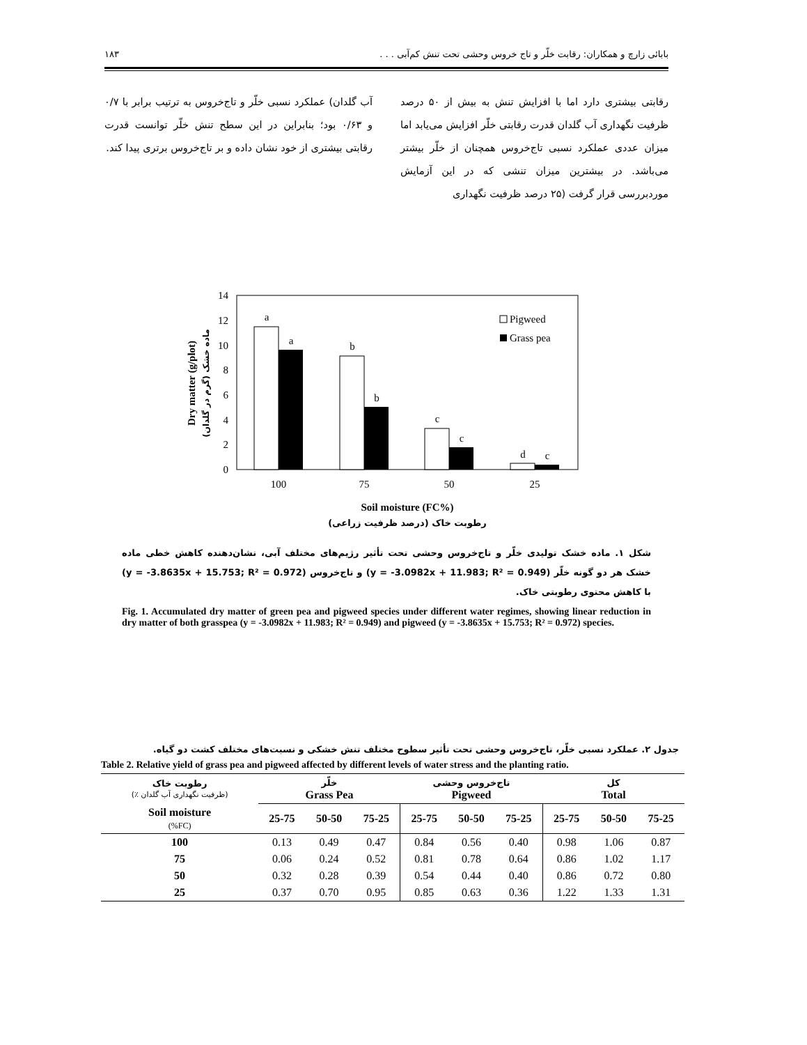بابائی زارچ و همکاران: رقابت خلّر و تاج خروس وحشی تحت تنش کم‌آبی . . . ۱۸۳
رقابتی بیشتری دارد اما با افزایش تنش به بیش از ۵۰ درصد ظرفیت نگهداری آب گلدان قدرت رقابتی خلّر افزایش می‌یابد اما میزان عددی عملکرد نسبی تاج‌خروس همچنان از خلّر بیشتر می‌باشد. در بیشترین میزان تنشی که در این آزمایش موردبررسی قرار گرفت (۲۵ درصد ظرفیت نگهداری
آب گلدان) عملکرد نسبی خلّر و تاج‌خروس به ترتیب برابر با ۰/۷ و ۰/۶۳ بود؛ بنابراین در این سطح تنش خلّر توانست قدرت رقابتی بیشتری از خود نشان داده و بر تاج‌خروس برتری پیدا کند.
0
2
4
6
8
10
12
14
a
a
b
b
c
c
d
c
100
75
50
25
Soil moisture (FC%)
رطوبت خاک (درصد ظرفیت زراعی)
Pigweed
Grass pea
Dry matter (g/plot)
ماده خشک (گرم در گلدان)
شکل ۱. ماده خشک تولیدی خلّر و تاج‌خروس وحشی تحت تأثیر رژیم‌های مختلف آبی، نشان‌دهنده کاهش خطی ماده خشک هر دو گونه خلّر (y = -3.0982x + 11.983; R² = 0.949) و تاج‌خروس (y = -3.8635x + 15.753; R² = 0.972) با کاهش محتوی رطوبتی خاک.
Fig. 1. Accumulated dry matter of green pea and pigweed species under different water regimes, showing linear reduction in dry matter of both grasspea (y = -3.0982x + 11.983; R² = 0.949) and pigweed (y = -3.8635x + 15.753; R² = 0.972) species.
جدول ۲. عملکرد نسبی خلّر، تاج‌خروس وحشی تحت تأثیر سطوح مختلف تنش خشکی و نسبت‌های مختلف کشت دو گیاه.
Table 2. Relative yield of grass pea and pigweed affected by different levels of water stress and the planting ratio.
| رطوبت خاک (٪ ظرفیت نگهداری آب گلدان) | خلّر Grass Pea | | | تاج‌خروس وحشی Pigweed | | | کل Total | | |
| --- | --- | --- | --- | --- | --- | --- | --- | --- | --- |
| Soil moisture (%FC) | 25-75 | 50-50 | 75-25 | 25-75 | 50-50 | 75-25 | 25-75 | 50-50 | 75-25 |
| 100 | 0.13 | 0.49 | 0.47 | 0.84 | 0.56 | 0.40 | 0.98 | 1.06 | 0.87 |
| 75 | 0.06 | 0.24 | 0.52 | 0.81 | 0.78 | 0.64 | 0.86 | 1.02 | 1.17 |
| 50 | 0.32 | 0.28 | 0.39 | 0.54 | 0.44 | 0.40 | 0.86 | 0.72 | 0.80 |
| 25 | 0.37 | 0.70 | 0.95 | 0.85 | 0.63 | 0.36 | 1.22 | 1.33 | 1.31 |